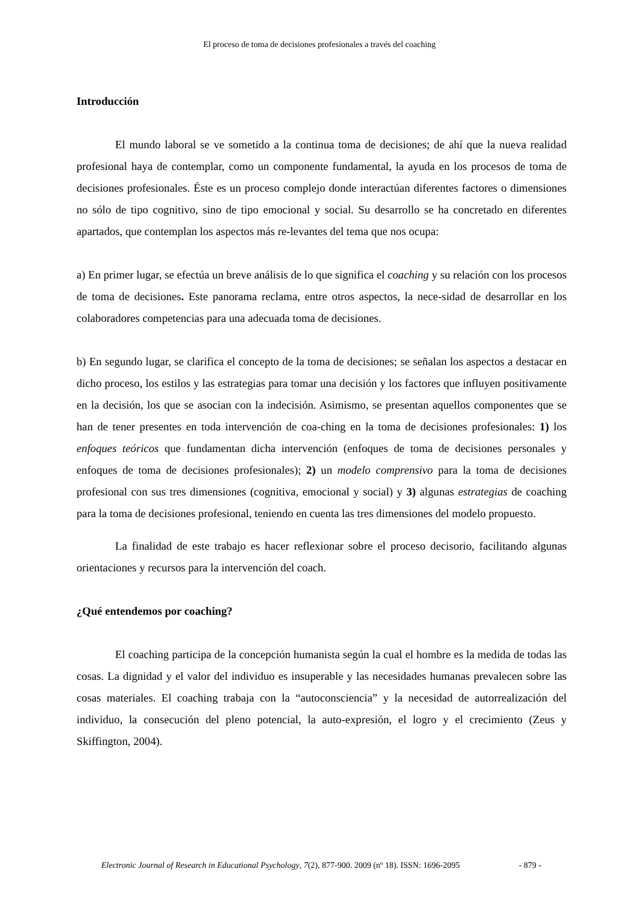El proceso de toma de decisiones profesionales a través del coaching
Introducción
El mundo laboral se ve sometido a la continua toma de decisiones; de ahí que la nueva realidad profesional haya de contemplar, como un componente fundamental, la ayuda en los procesos de toma de decisiones profesionales. Éste es un proceso complejo donde interactúan diferentes factores o dimensiones no sólo de tipo cognitivo, sino de tipo emocional y social. Su desarrollo se ha concretado en diferentes apartados, que contemplan los aspectos más re-levantes del tema que nos ocupa:
a) En primer lugar, se efectúa un breve análisis de lo que significa el coaching y su relación con los procesos de toma de decisiones. Este panorama reclama, entre otros aspectos, la nece-sidad de desarrollar en los colaboradores competencias para una adecuada toma de decisiones.
b) En segundo lugar, se clarifica el concepto de la toma de decisiones; se señalan los aspectos a destacar en dicho proceso, los estilos y las estrategias para tomar una decisión y los factores que influyen positivamente en la decisión, los que se asocian con la indecisión. Asimismo, se presentan aquellos componentes que se han de tener presentes en toda intervención de coa-ching en la toma de decisiones profesionales: 1) los enfoques teóricos que fundamentan dicha intervención (enfoques de toma de decisiones personales y enfoques de toma de decisiones profesionales); 2) un modelo comprensivo para la toma de decisiones profesional con sus tres dimensiones (cognitiva, emocional y social) y 3) algunas estrategias de coaching para la toma de decisiones profesional, teniendo en cuenta las tres dimensiones del modelo propuesto.
La finalidad de este trabajo es hacer reflexionar sobre el proceso decisorio, facilitando algunas orientaciones y recursos para la intervención del coach.
¿Qué entendemos por coaching?
El coaching participa de la concepción humanista según la cual el hombre es la medida de todas las cosas. La dignidad y el valor del individuo es insuperable y las necesidades humanas prevalecen sobre las cosas materiales. El coaching trabaja con la “autoconsciencia” y la necesidad de autorrealización del individuo, la consecución del pleno potencial, la auto-expresión, el logro y el crecimiento (Zeus y Skiffington, 2004).
Electronic Journal of Research in Educational Psychology, 7(2), 877-900. 2009 (nº 18). ISSN: 1696-2095 - 879 -